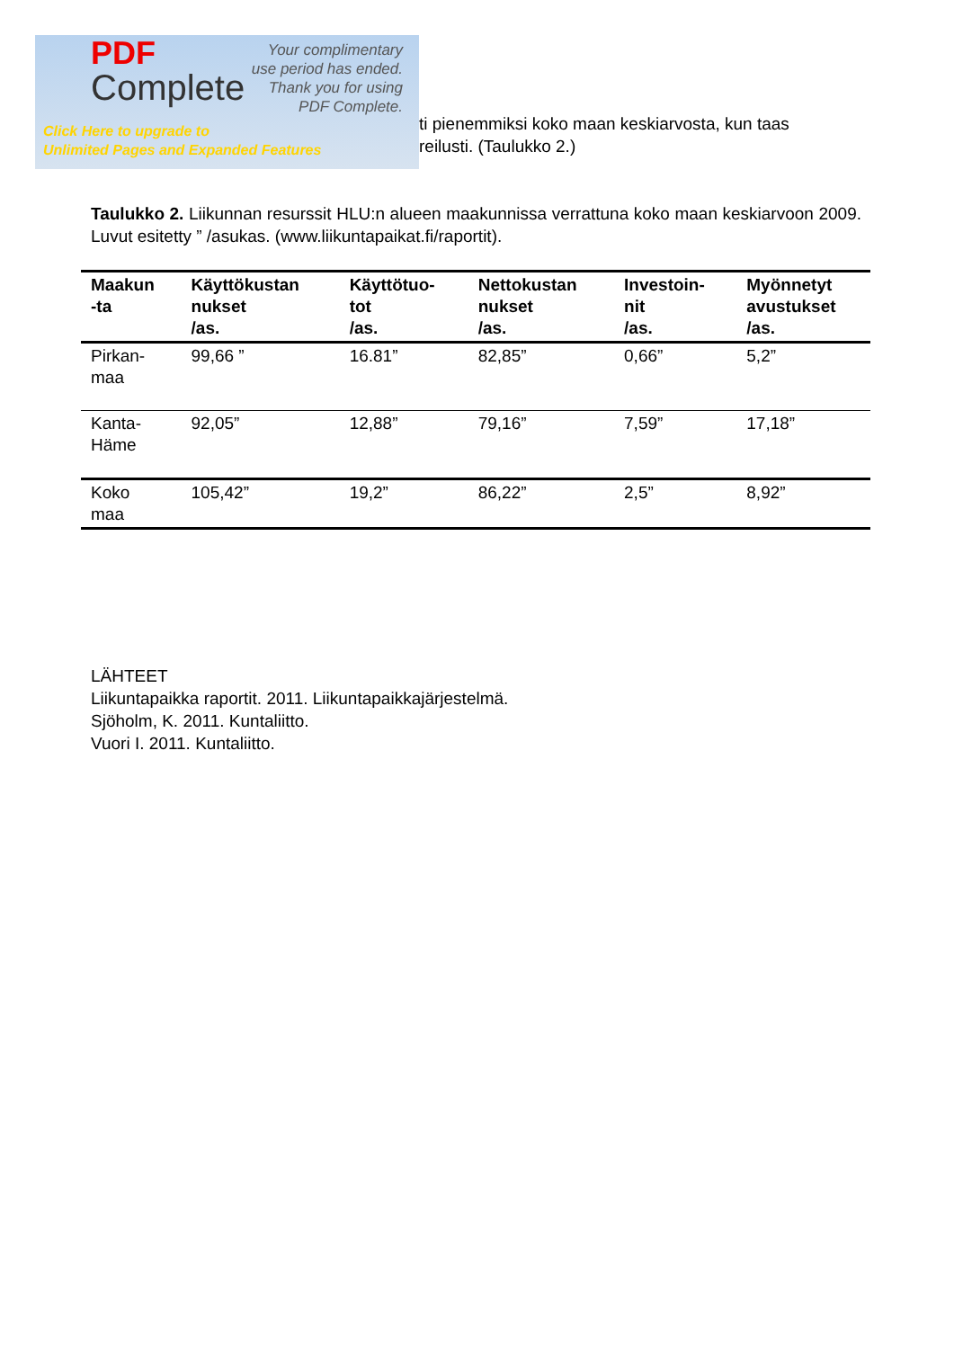PDF
Complete
Your complimentary
use period has ended.
Thank you for using
PDF Complete.
Click Here to upgrade to
Unlimited Pages and Expanded Features
ti pienemmiksi koko maan keskiarvosta, kun taas
reilusti. (Taulukko 2.)
Taulukko 2. Liikunnan resurssit HLU:n alueen maakunnissa verrattuna koko maan keskiarvoon 2009. Luvut esitetty ” /asukas. (www.liikuntapaikat.fi/raportit).
| Maakun -ta | Käyttökustan nukset /as. | Käyttötuo- tot /as. | Nettokustan nukset /as. | Investoin- nit /as. | Myönnetyt avustukset /as. |
| --- | --- | --- | --- | --- | --- |
| Pirkan- maa | 99,66 ” | 16.81” | 82,85” | 0,66” | 5,2” |
| Kanta- Häme | 92,05” | 12,88” | 79,16” | 7,59” | 17,18” |
| Koko maa | 105,42” | 19,2” | 86,22” | 2,5” | 8,92” |
LÄHTEET
Liikuntapaikka raportit. 2011. Liikuntapaikkajärjestelmä.
Sjöholm, K. 2011. Kuntaliitto.
Vuori I. 2011. Kuntaliitto.